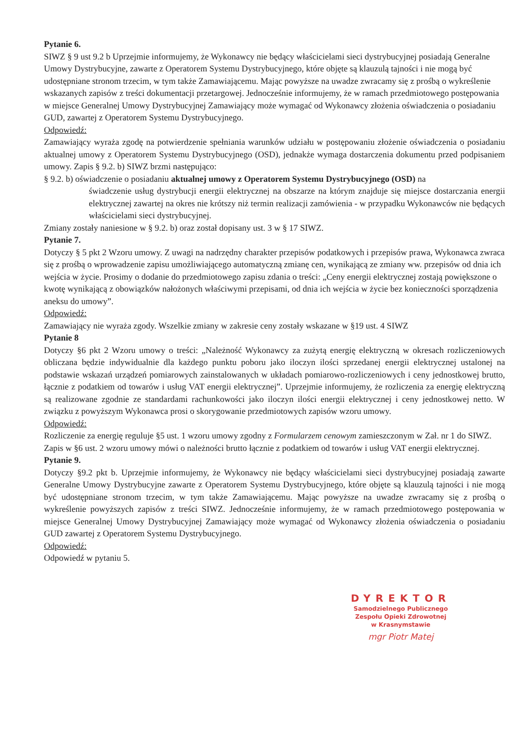Pytanie 6.
SIWZ § 9 ust 9.2 b Uprzejmie informujemy, że Wykonawcy nie będący właścicielami sieci dystrybucyjnej posiadają Generalne Umowy Dystrybucyjne, zawarte z Operatorem Systemu Dystrybucyjnego, które objęte są klauzulą tajności i nie mogą być udostępniane stronom trzecim, w tym także Zamawiającemu. Mając powyższe na uwadze zwracamy się z prośbą o wykreślenie wskazanych zapisów z treści dokumentacji przetargowej. Jednocześnie informujemy, że w ramach przedmiotowego postępowania w miejsce Generalnej Umowy Dystrybucyjnej Zamawiający może wymagać od Wykonawcy złożenia oświadczenia o posiadaniu GUD, zawartej z Operatorem Systemu Dystrybucyjnego.
Odpowiedź:
Zamawiający wyraża zgodę na potwierdzenie spełniania warunków udziału w postępowaniu złożenie oświadczenia o posiadaniu aktualnej umowy z Operatorem Systemu Dystrybucyjnego (OSD), jednakże wymaga dostarczenia dokumentu przed podpisaniem umowy. Zapis § 9.2. b) SIWZ brzmi następująco:
§ 9.2. b) oświadczenie o posiadaniu aktualnej umowy z Operatorem Systemu Dystrybucyjnego (OSD) na
świadczenie usług dystrybucji energii elektrycznej na obszarze na którym znajduje się miejsce dostarczania energii elektrycznej zawartej na okres nie krótszy niż termin realizacji zamówienia - w przypadku Wykonawców nie będących właścicielami sieci dystrybucyjnej.
Zmiany zostały naniesione w § 9.2. b) oraz został dopisany ust. 3 w § 17 SIWZ.
Pytanie 7.
Dotyczy § 5 pkt 2 Wzoru umowy. Z uwagi na nadrzędny charakter przepisów podatkowych i przepisów prawa, Wykonawca zwraca się z prośbą o wprowadzenie zapisu umożliwiającego automatyczną zmianę cen, wynikającą ze zmiany ww. przepisów od dnia ich wejścia w życie. Prosimy o dodanie do przedmiotowego zapisu zdania o treści: „Ceny energii elektrycznej zostają powiększone o kwotę wynikającą z obowiązków nałożonych właściwymi przepisami, od dnia ich wejścia w życie bez konieczności sporządzenia aneksu do umowy”.
Odpowiedź:
Zamawiający nie wyraża zgody. Wszelkie zmiany w zakresie ceny zostały wskazane w §19 ust. 4 SIWZ
Pytanie 8
Dotyczy §6 pkt 2 Wzoru umowy o treści: „Należność Wykonawcy za zużytą energię elektryczną w okresach rozliczeniowych obliczana będzie indywidualnie dla każdego punktu poboru jako iloczyn ilości sprzedanej energii elektrycznej ustalonej na podstawie wskazań urządzeń pomiarowych zainstalowanych w układach pomiarowo-rozliczeniowych i ceny jednostkowej brutto, łącznie z podatkiem od towarów i usług VAT energii elektrycznej”. Uprzejmie informujemy, że rozliczenia za energię elektryczną są realizowane zgodnie ze standardami rachunkowości jako iloczyn ilości energii elektrycznej i ceny jednostkowej netto. W związku z powyższym Wykonawca prosi o skorygowanie przedmiotowych zapisów wzoru umowy.
Odpowiedź:
Rozliczenie za energię reguluje §5 ust. 1 wzoru umowy zgodny z Formularzem cenowym zamieszczonym w Zał. nr 1 do SIWZ. Zapis w §6 ust. 2 wzoru umowy mówi o należności brutto łącznie z podatkiem od towarów i usług VAT energii elektrycznej.
Pytanie 9.
Dotyczy §9.2 pkt b. Uprzejmie informujemy, że Wykonawcy nie będący właścicielami sieci dystrybucyjnej posiadają zawarte Generalne Umowy Dystrybucyjne zawarte z Operatorem Systemu Dystrybucyjnego, które objęte są klauzulą tajności i nie mogą być udostępniane stronom trzecim, w tym także Zamawiającemu. Mając powyższe na uwadze zwracamy się z prośbą o wykreślenie powyższych zapisów z treści SIWZ. Jednocześnie informujemy, że w ramach przedmiotowego postępowania w miejsce Generalnej Umowy Dystrybucyjnej Zamawiający może wymagać od Wykonawcy złożenia oświadczenia o posiadaniu GUD zawartej z Operatorem Systemu Dystrybucyjnego.
Odpowiedź:
Odpowiedź w pytaniu 5.
DYREKTOR
Samodzielnego Publicznego
Zespołu Opieki Zdrowotnej
w Krasnymstawie
mgr Piotr Matej